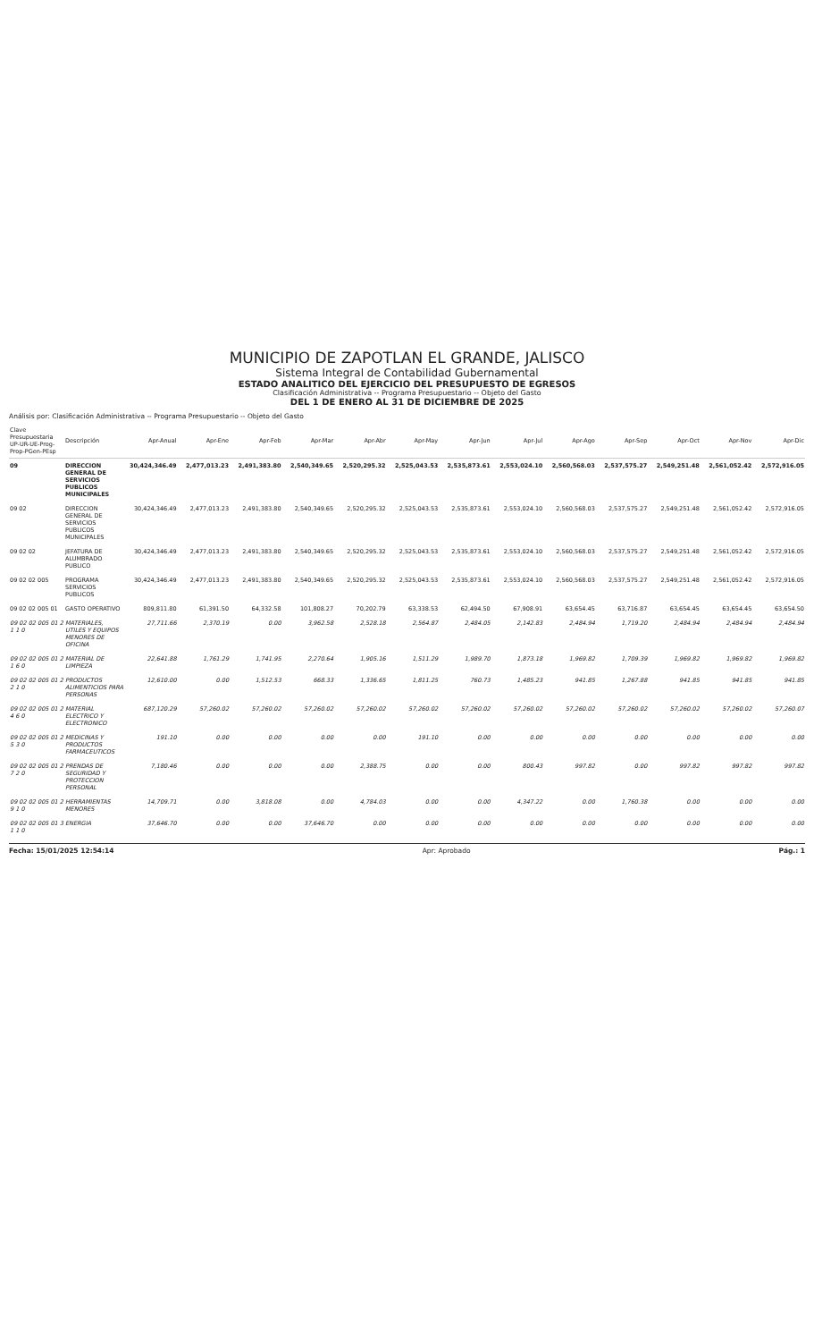MUNICIPIO DE ZAPOTLAN EL GRANDE, JALISCO
Sistema Integral de Contabilidad Gubernamental
ESTADO ANALITICO DEL EJERCICIO DEL PRESUPUESTO DE EGRESOS
Clasificación Administrativa -- Programa Presupuestario -- Objeto del Gasto
DEL 1 DE ENERO AL 31 DE DICIEMBRE DE 2025
Análisis por: Clasificación Administrativa -- Programa Presupuestario -- Objeto del Gasto
| Clave Presupuestaria UP-UR-UE-Prog-Prop-PGen-PEsp | Descripción | Apr-Anual | Apr-Ene | Apr-Feb | Apr-Mar | Apr-Abr | Apr-May | Apr-Jun | Apr-Jul | Apr-Ago | Apr-Sep | Apr-Oct | Apr-Nov | Apr-Dic |
| --- | --- | --- | --- | --- | --- | --- | --- | --- | --- | --- | --- | --- | --- | --- |
| 09 | DIRECCION GENERAL DE SERVICIOS PUBLICOS MUNICIPALES | 30,424,346.49 | 2,477,013.23 | 2,491,383.80 | 2,540,349.65 | 2,520,295.32 | 2,525,043.53 | 2,535,873.61 | 2,553,024.10 | 2,560,568.03 | 2,537,575.27 | 2,549,251.48 | 2,561,052.42 | 2,572,916.05 |
| 09 02 | DIRECCION GENERAL DE SERVICIOS PUBLICOS MUNICIPALES | 30,424,346.49 | 2,477,013.23 | 2,491,383.80 | 2,540,349.65 | 2,520,295.32 | 2,525,043.53 | 2,535,873.61 | 2,553,024.10 | 2,560,568.03 | 2,537,575.27 | 2,549,251.48 | 2,561,052.42 | 2,572,916.05 |
| 09 02 02 | JEFATURA DE ALUMBRADO PUBLICO | 30,424,346.49 | 2,477,013.23 | 2,491,383.80 | 2,540,349.65 | 2,520,295.32 | 2,525,043.53 | 2,535,873.61 | 2,553,024.10 | 2,560,568.03 | 2,537,575.27 | 2,549,251.48 | 2,561,052.42 | 2,572,916.05 |
| 09 02 02 005 | PROGRAMA SERVICIOS PUBLICOS | 30,424,346.49 | 2,477,013.23 | 2,491,383.80 | 2,540,349.65 | 2,520,295.32 | 2,525,043.53 | 2,535,873.61 | 2,553,024.10 | 2,560,568.03 | 2,537,575.27 | 2,549,251.48 | 2,561,052.42 | 2,572,916.05 |
| 09 02 02 005 01 | GASTO OPERATIVO | 809,811.80 | 61,391.50 | 64,332.58 | 101,808.27 | 70,202.79 | 63,338.53 | 62,494.50 | 67,908.91 | 63,654.45 | 63,716.87 | 63,654.45 | 63,654.45 | 63,654.50 |
| 09 02 02 005 01 2 1 1 0 | MATERIALES, UTILES Y EQUIPOS MENORES DE OFICINA | 27,711.66 | 2,370.19 | 0.00 | 3,962.58 | 2,528.18 | 2,564.87 | 2,484.05 | 2,142.83 | 2,484.94 | 1,719.20 | 2,484.94 | 2,484.94 | 2,484.94 |
| 09 02 02 005 01 2 1 6 0 | MATERIAL DE LIMPIEZA | 22,641.88 | 1,761.29 | 1,741.95 | 2,270.64 | 1,905.16 | 1,511.29 | 1,989.70 | 1,873.18 | 1,969.82 | 1,709.39 | 1,969.82 | 1,969.82 | 1,969.82 |
| 09 02 02 005 01 2 2 1 0 | PRODUCTOS ALIMENTICIOS PARA PERSONAS | 12,610.00 | 0.00 | 1,512.53 | 668.33 | 1,336.65 | 1,811.25 | 760.73 | 1,485.23 | 941.85 | 1,267.88 | 941.85 | 941.85 | 941.85 |
| 09 02 02 005 01 2 4 6 0 | MATERIAL ELECTRICO Y ELECTRONICO | 687,120.29 | 57,260.02 | 57,260.02 | 57,260.02 | 57,260.02 | 57,260.02 | 57,260.02 | 57,260.02 | 57,260.02 | 57,260.02 | 57,260.02 | 57,260.02 | 57,260.07 |
| 09 02 02 005 01 2 5 3 0 | MEDICINAS Y PRODUCTOS FARMACEUTICOS | 191.10 | 0.00 | 0.00 | 0.00 | 0.00 | 191.10 | 0.00 | 0.00 | 0.00 | 0.00 | 0.00 | 0.00 | 0.00 |
| 09 02 02 005 01 2 7 2 0 | PRENDAS DE SEGURIDAD Y PROTECCION PERSONAL | 7,180.46 | 0.00 | 0.00 | 0.00 | 2,388.75 | 0.00 | 0.00 | 800.43 | 997.82 | 0.00 | 997.82 | 997.82 | 997.82 |
| 09 02 02 005 01 2 9 1 0 | HERRAMIENTAS MENORES | 14,709.71 | 0.00 | 3,818.08 | 0.00 | 4,784.03 | 0.00 | 0.00 | 4,347.22 | 0.00 | 1,760.38 | 0.00 | 0.00 | 0.00 |
| 09 02 02 005 01 3 1 1 0 | ENERGIA | 37,646.70 | 0.00 | 0.00 | 37,646.70 | 0.00 | 0.00 | 0.00 | 0.00 | 0.00 | 0.00 | 0.00 | 0.00 | 0.00 |
Fecha: 15/01/2025 12:54:14 Apr: Aprobado Pág.: 1